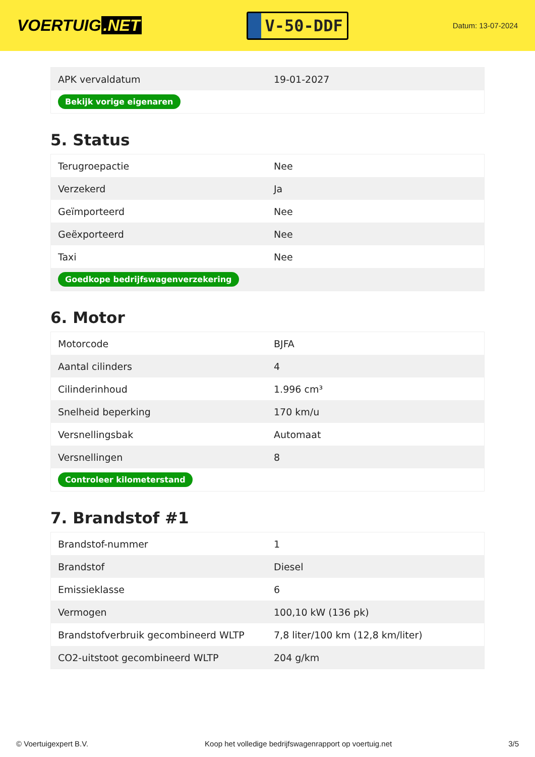VOERTUIG.NET
V-50-DDF
Datum: 13-07-2024
| APK vervaldatum | 19-01-2027 |
| Bekijk vorige eigenaren | |
5. Status
| Terugroepactie | Nee |
| Verzekerd | Ja |
| Geïmporteerd | Nee |
| Geëxporteerd | Nee |
| Taxi | Nee |
| Goedkope bedrijfswagenverzekering | |
6. Motor
| Motorcode | BJFA |
| Aantal cilinders | 4 |
| Cilinderinhoud | 1.996 cm³ |
| Snelheid beperking | 170 km/u |
| Versnellingsbak | Automaat |
| Versnellingen | 8 |
| Controleer kilometerstand | |
7. Brandstof #1
| Brandstof-nummer | 1 |
| Brandstof | Diesel |
| Emissieklasse | 6 |
| Vermogen | 100,10 kW (136 pk) |
| Brandstofverbruik gecombineerd WLTP | 7,8 liter/100 km (12,8 km/liter) |
| CO2-uitstoot gecombineerd WLTP | 204 g/km |
© Voertuigexpert B.V. Koop het volledige bedrijfswagenrapport op voertuig.net 3/5